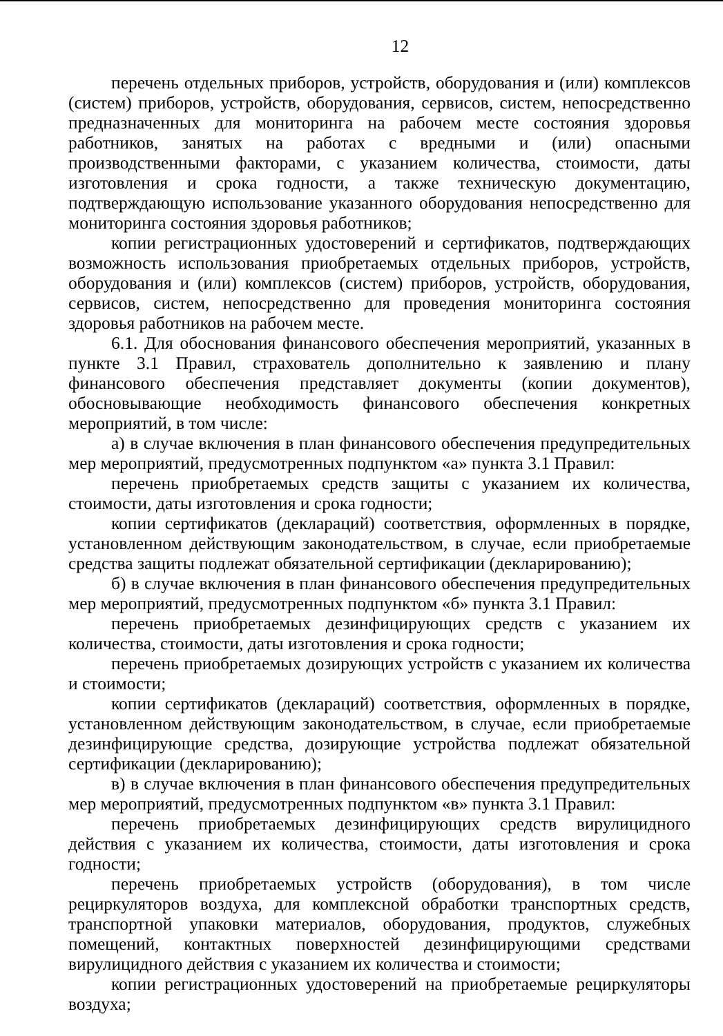12
перечень отдельных приборов, устройств, оборудования и (или) комплексов (систем) приборов, устройств, оборудования, сервисов, систем, непосредственно предназначенных для мониторинга на рабочем месте состояния здоровья работников, занятых на работах с вредными и (или) опасными производственными факторами, с указанием количества, стоимости, даты изготовления и срока годности, а также техническую документацию, подтверждающую использование указанного оборудования непосредственно для мониторинга состояния здоровья работников;
копии регистрационных удостоверений и сертификатов, подтверждающих возможность использования приобретаемых отдельных приборов, устройств, оборудования и (или) комплексов (систем) приборов, устройств, оборудования, сервисов, систем, непосредственно для проведения мониторинга состояния здоровья работников на рабочем месте.
6.1. Для обоснования финансового обеспечения мероприятий, указанных в пункте 3.1 Правил, страхователь дополнительно к заявлению и плану финансового обеспечения представляет документы (копии документов), обосновывающие необходимость финансового обеспечения конкретных мероприятий, в том числе:
а) в случае включения в план финансового обеспечения предупредительных мер мероприятий, предусмотренных подпунктом «а» пункта 3.1 Правил:
перечень приобретаемых средств защиты с указанием их количества, стоимости, даты изготовления и срока годности;
копии сертификатов (деклараций) соответствия, оформленных в порядке, установленном действующим законодательством, в случае, если приобретаемые средства защиты подлежат обязательной сертификации (декларированию);
б) в случае включения в план финансового обеспечения предупредительных мер мероприятий, предусмотренных подпунктом «б» пункта 3.1 Правил:
перечень приобретаемых дезинфицирующих средств с указанием их количества, стоимости, даты изготовления и срока годности;
перечень приобретаемых дозирующих устройств с указанием их количества и стоимости;
копии сертификатов (деклараций) соответствия, оформленных в порядке, установленном действующим законодательством, в случае, если приобретаемые дезинфицирующие средства, дозирующие устройства подлежат обязательной сертификации (декларированию);
в) в случае включения в план финансового обеспечения предупредительных мер мероприятий, предусмотренных подпунктом «в» пункта 3.1 Правил:
перечень приобретаемых дезинфицирующих средств вирулицидного действия с указанием их количества, стоимости, даты изготовления и срока годности;
перечень приобретаемых устройств (оборудования), в том числе рециркуляторов воздуха, для комплексной обработки транспортных средств, транспортной упаковки материалов, оборудования, продуктов, служебных помещений, контактных поверхностей дезинфицирующими средствами вирулицидного действия с указанием их количества и стоимости;
копии регистрационных удостоверений на приобретаемые рециркуляторы воздуха;